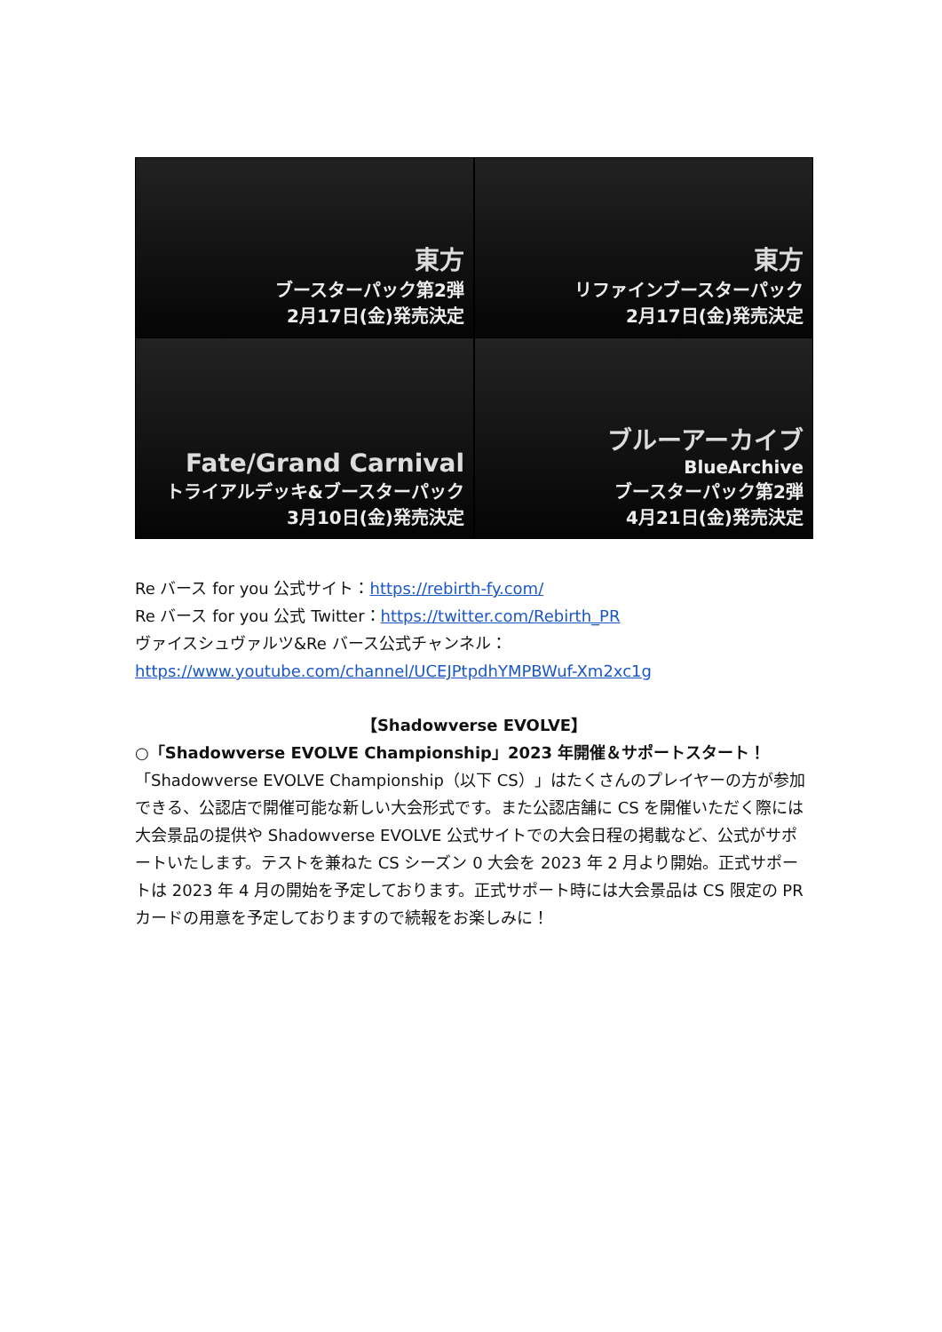東方
ブースターパック第2弾
2月17日(金)発売決定
東方
リファインブースターパック
2月17日(金)発売決定
Fate/Grand Carnival
トライアルデッキ&ブースターパック
3月10日(金)発売決定
ブルーアーカイブ
BlueArchive
ブースターパック第2弾
4月21日(金)発売決定
Re バース for you 公式サイト：https://rebirth-fy.com/
Re バース for you 公式 Twitter：https://twitter.com/Rebirth_PR
ヴァイスシュヴァルツ&Re バース公式チャンネル：
https://www.youtube.com/channel/UCEJPtpdhYMPBWuf-Xm2xc1g
【Shadowverse EVOLVE】
○「Shadowverse EVOLVE Championship」2023 年開催＆サポートスタート！
「Shadowverse EVOLVE Championship（以下 CS）」はたくさんのプレイヤーの方が参加できる、公認店で開催可能な新しい大会形式です。また公認店舗に CS を開催いただく際には大会景品の提供や Shadowverse EVOLVE 公式サイトでの大会日程の掲載など、公式がサポートいたします。テストを兼ねた CS シーズン 0 大会を 2023 年 2 月より開始。正式サポートは 2023 年 4 月の開始を予定しております。正式サポート時には大会景品は CS 限定の PR カードの用意を予定しておりますので続報をお楽しみに！